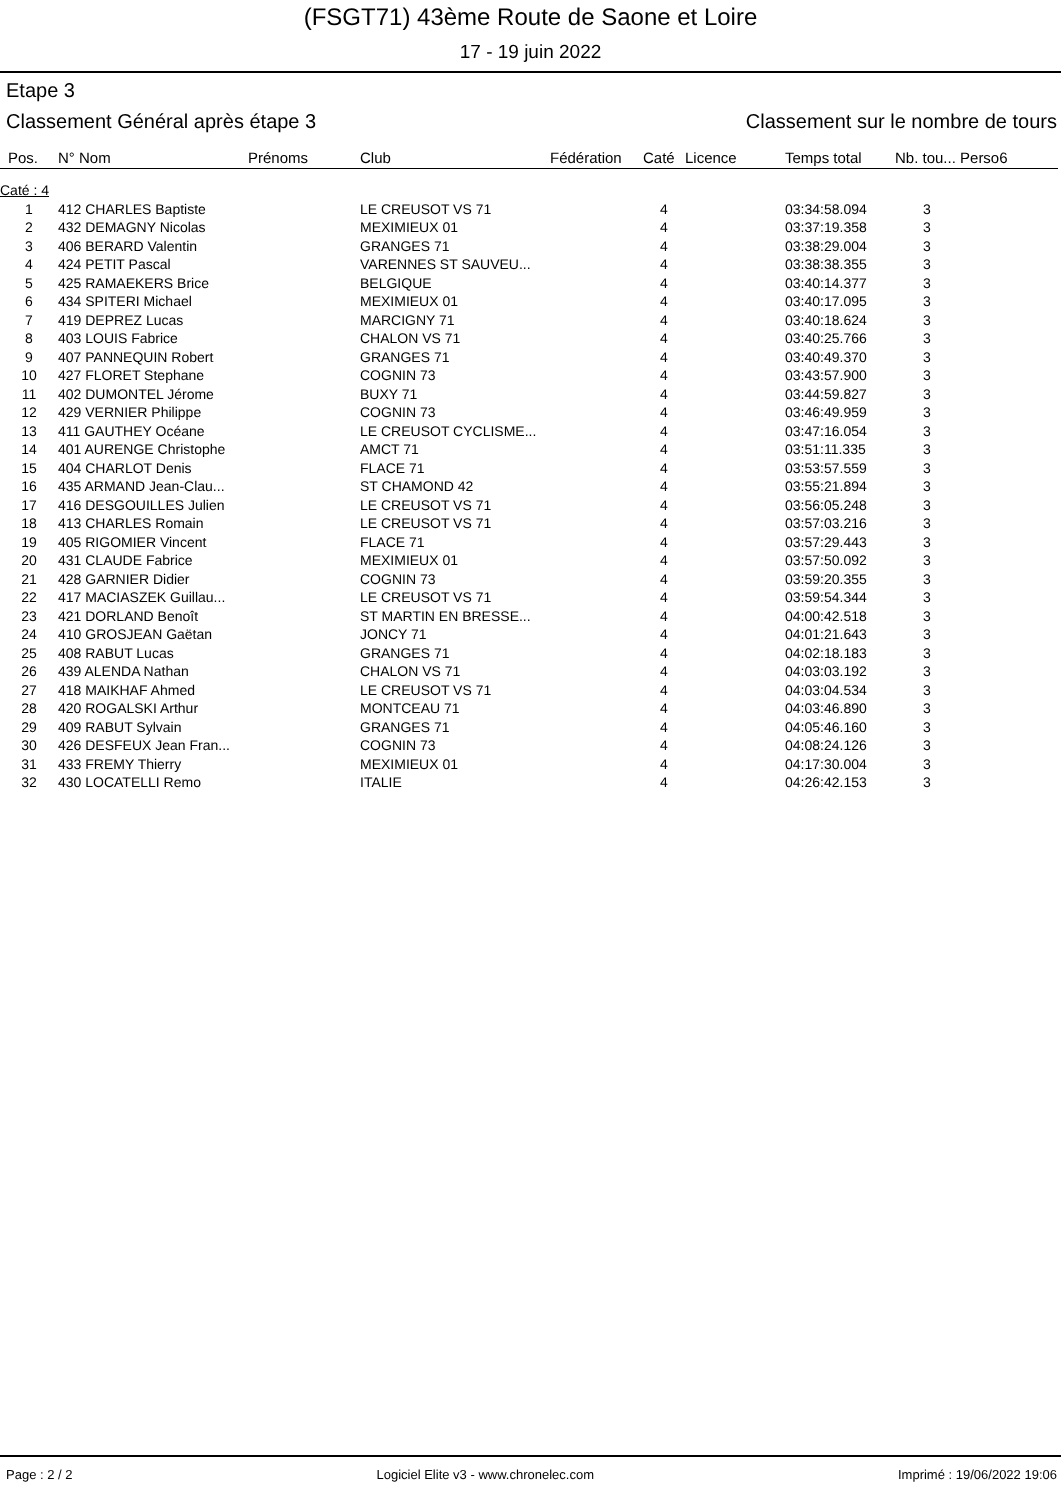(FSGT71) 43ème Route de Saone et Loire
17 - 19 juin 2022
Etape 3
Classement Général après étape 3 Classement sur le nombre de tours
| Pos. | N° Nom | Prénoms | Club | Fédération | Caté | Licence | Temps total | Nb. tou... Perso6 |
| --- | --- | --- | --- | --- | --- | --- | --- | --- |
| Caté : 4 | | | | | | | | |
| 1 | 412 CHARLES Baptiste | | LE CREUSOT VS 71 | | 4 | | 03:34:58.094 | 3 |
| 2 | 432 DEMAGNY Nicolas | | MEXIMIEUX 01 | | 4 | | 03:37:19.358 | 3 |
| 3 | 406 BERARD Valentin | | GRANGES 71 | | 4 | | 03:38:29.004 | 3 |
| 4 | 424 PETIT Pascal | | VARENNES ST SAUVEU... | | 4 | | 03:38:38.355 | 3 |
| 5 | 425 RAMAEKERS Brice | | BELGIQUE | | 4 | | 03:40:14.377 | 3 |
| 6 | 434 SPITERI Michael | | MEXIMIEUX 01 | | 4 | | 03:40:17.095 | 3 |
| 7 | 419 DEPREZ Lucas | | MARCIGNY 71 | | 4 | | 03:40:18.624 | 3 |
| 8 | 403 LOUIS Fabrice | | CHALON VS 71 | | 4 | | 03:40:25.766 | 3 |
| 9 | 407 PANNEQUIN Robert | | GRANGES 71 | | 4 | | 03:40:49.370 | 3 |
| 10 | 427 FLORET Stephane | | COGNIN 73 | | 4 | | 03:43:57.900 | 3 |
| 11 | 402 DUMONTEL Jérome | | BUXY 71 | | 4 | | 03:44:59.827 | 3 |
| 12 | 429 VERNIER Philippe | | COGNIN 73 | | 4 | | 03:46:49.959 | 3 |
| 13 | 411 GAUTHEY Océane | | LE CREUSOT CYCLISME... | | 4 | | 03:47:16.054 | 3 |
| 14 | 401 AURENGE Christophe | | AMCT 71 | | 4 | | 03:51:11.335 | 3 |
| 15 | 404 CHARLOT Denis | | FLACE 71 | | 4 | | 03:53:57.559 | 3 |
| 16 | 435 ARMAND Jean-Clau... | | ST CHAMOND 42 | | 4 | | 03:55:21.894 | 3 |
| 17 | 416 DESGOUILLES Julien | | LE CREUSOT VS 71 | | 4 | | 03:56:05.248 | 3 |
| 18 | 413 CHARLES Romain | | LE CREUSOT VS 71 | | 4 | | 03:57:03.216 | 3 |
| 19 | 405 RIGOMIER Vincent | | FLACE 71 | | 4 | | 03:57:29.443 | 3 |
| 20 | 431 CLAUDE Fabrice | | MEXIMIEUX 01 | | 4 | | 03:57:50.092 | 3 |
| 21 | 428 GARNIER Didier | | COGNIN 73 | | 4 | | 03:59:20.355 | 3 |
| 22 | 417 MACIASZEK Guillau... | | LE CREUSOT VS 71 | | 4 | | 03:59:54.344 | 3 |
| 23 | 421 DORLAND Benoît | | ST MARTIN EN BRESSE... | | 4 | | 04:00:42.518 | 3 |
| 24 | 410 GROSJEAN Gaëtan | | JONCY 71 | | 4 | | 04:01:21.643 | 3 |
| 25 | 408 RABUT Lucas | | GRANGES 71 | | 4 | | 04:02:18.183 | 3 |
| 26 | 439 ALENDA Nathan | | CHALON VS 71 | | 4 | | 04:03:03.192 | 3 |
| 27 | 418 MAIKHAF Ahmed | | LE CREUSOT VS 71 | | 4 | | 04:03:04.534 | 3 |
| 28 | 420 ROGALSKI Arthur | | MONTCEAU 71 | | 4 | | 04:03:46.890 | 3 |
| 29 | 409 RABUT Sylvain | | GRANGES 71 | | 4 | | 04:05:46.160 | 3 |
| 30 | 426 DESFEUX Jean Fran... | | COGNIN 73 | | 4 | | 04:08:24.126 | 3 |
| 31 | 433 FREMY Thierry | | MEXIMIEUX 01 | | 4 | | 04:17:30.004 | 3 |
| 32 | 430 LOCATELLI Remo | | ITALIE | | 4 | | 04:26:42.153 | 3 |
Page : 2 / 2 Logiciel Elite v3 - www.chronelec.com Imprimé : 19/06/2022 19:06